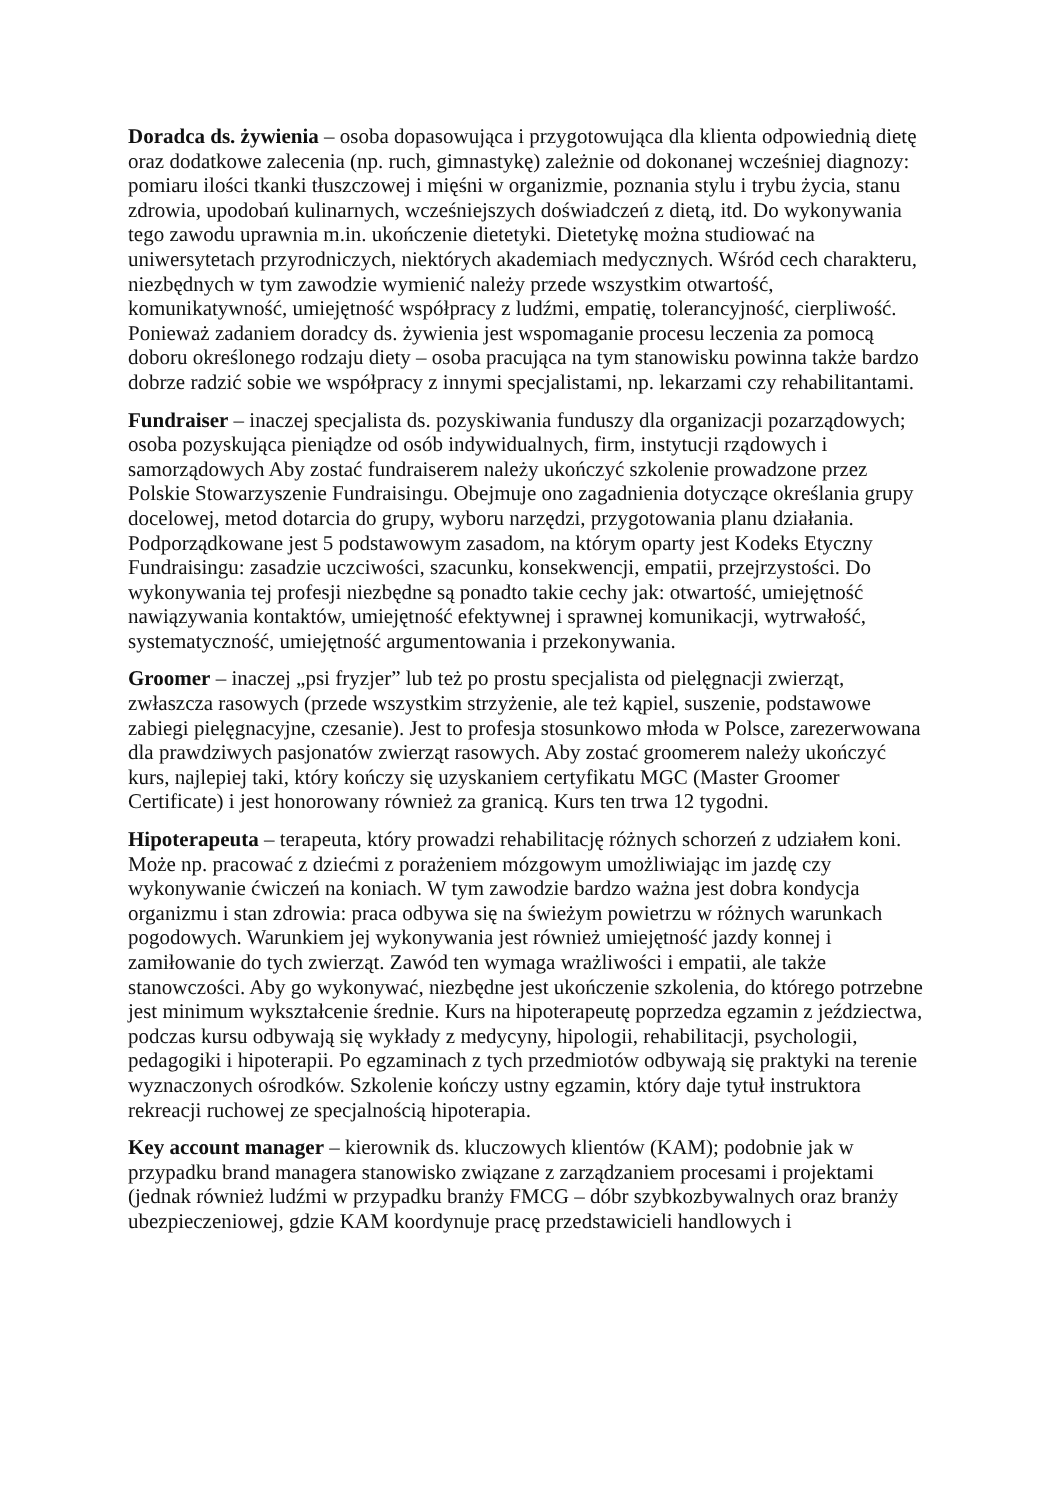Doradca ds. żywienia – osoba dopasowująca i przygotowująca dla klienta odpowiednią dietę oraz dodatkowe zalecenia (np. ruch, gimnastykę) zależnie od dokonanej wcześniej diagnozy: pomiaru ilości tkanki tłuszczowej i mięśni w organizmie, poznania stylu i trybu życia, stanu zdrowia, upodobań kulinarnych, wcześniejszych doświadczeń z dietą, itd. Do wykonywania tego zawodu uprawnia m.in. ukończenie dietetyki. Dietetykę można studiować na uniwersytetach przyrodniczych, niektórych akademiach medycznych. Wśród cech charakteru, niezbędnych w tym zawodzie wymienić należy przede wszystkim otwartość, komunikatywność, umiejętność współpracy z ludźmi, empatię, tolerancyjność, cierpliwość. Ponieważ zadaniem doradcy ds. żywienia jest wspomaganie procesu leczenia za pomocą doboru określonego rodzaju diety – osoba pracująca na tym stanowisku powinna także bardzo dobrze radzić sobie we współpracy z innymi specjalistami, np. lekarzami czy rehabilitantami.
Fundraiser – inaczej specjalista ds. pozyskiwania funduszy dla organizacji pozarządowych; osoba pozyskująca pieniądze od osób indywidualnych, firm, instytucji rządowych i samorządowych Aby zostać fundraiserem należy ukończyć szkolenie prowadzone przez Polskie Stowarzyszenie Fundraisingu. Obejmuje ono zagadnienia dotyczące określania grupy docelowej, metod dotarcia do grupy, wyboru narzędzi, przygotowania planu działania. Podporządkowane jest 5 podstawowym zasadom, na którym oparty jest Kodeks Etyczny Fundraisingu: zasadzie uczciwości, szacunku, konsekwencji, empatii, przejrzystości. Do wykonywania tej profesji niezbędne są ponadto takie cechy jak: otwartość, umiejętność nawiązywania kontaktów, umiejętność efektywnej i sprawnej komunikacji, wytrwałość, systematyczność, umiejętność argumentowania i przekonywania.
Groomer – inaczej „psi fryzjer” lub też po prostu specjalista od pielęgnacji zwierząt, zwłaszcza rasowych (przede wszystkim strzyżenie, ale też kąpiel, suszenie, podstawowe zabiegi pielęgnacyjne, czesanie). Jest to profesja stosunkowo młoda w Polsce, zarezerwowana dla prawdziwych pasjonatów zwierząt rasowych. Aby zostać groomerem należy ukończyć kurs, najlepiej taki, który kończy się uzyskaniem certyfikatu MGC (Master Groomer Certificate) i jest honorowany również za granicą. Kurs ten trwa 12 tygodni.
Hipoterapeuta – terapeuta, który prowadzi rehabilitację różnych schorzeń z udziałem koni. Może np. pracować z dziećmi z porażeniem mózgowym umożliwiając im jazdę czy wykonywanie ćwiczeń na koniach. W tym zawodzie bardzo ważna jest dobra kondycja organizmu i stan zdrowia: praca odbywa się na świeżym powietrzu w różnych warunkach pogodowych. Warunkiem jej wykonywania jest również umiejętność jazdy konnej i zamiłowanie do tych zwierząt. Zawód ten wymaga wrażliwości i empatii, ale także stanowczości. Aby go wykonywać, niezbędne jest ukończenie szkolenia, do którego potrzebne jest minimum wykształcenie średnie. Kurs na hipoterapeutę poprzedza egzamin z jeździectwa, podczas kursu odbywają się wykłady z medycyny, hipologii, rehabilitacji, psychologii, pedagogiki i hipoterapii. Po egzaminach z tych przedmiotów odbywają się praktyki na terenie wyznaczonych ośrodków. Szkolenie kończy ustny egzamin, który daje tytuł instruktora rekreacji ruchowej ze specjalnością hipoterapia.
Key account manager – kierownik ds. kluczowych klientów (KAM); podobnie jak w przypadku brand managera stanowisko związane z zarządzaniem procesami i projektami (jednak również ludźmi w przypadku branży FMCG – dóbr szybkozbywalnych oraz branży ubezpieczeniowej, gdzie KAM koordynuje pracę przedstawicieli handlowych i